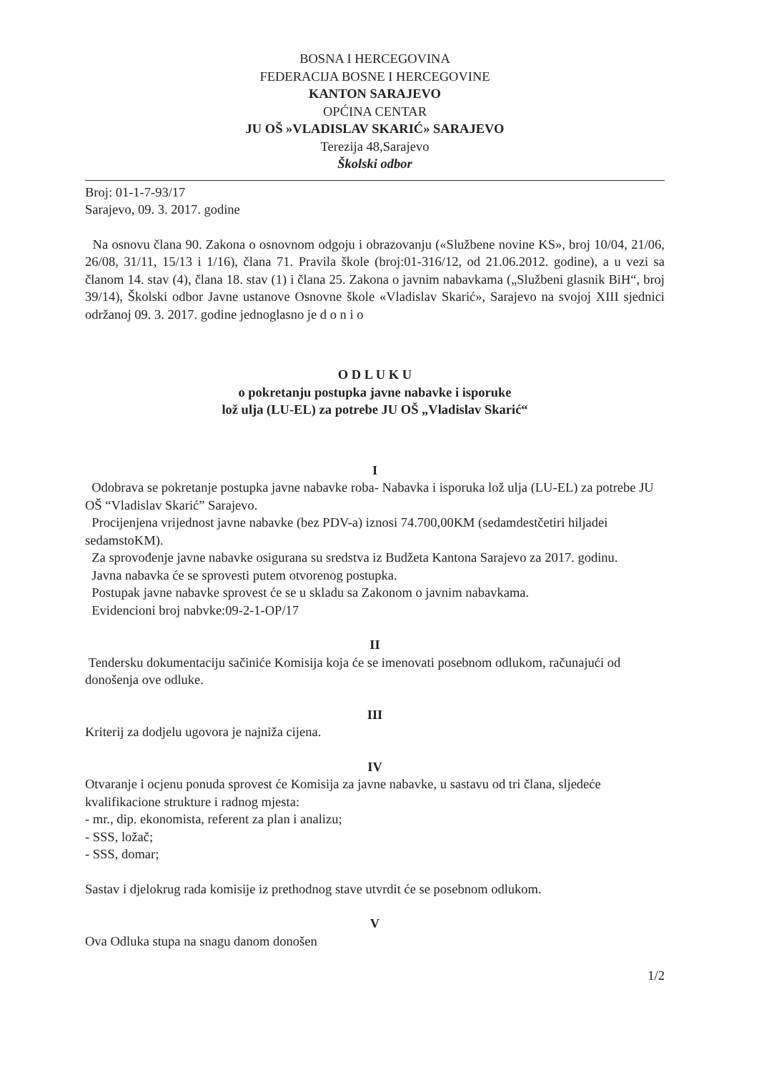BOSNA I HERCEGOVINA
FEDERACIJA BOSNE I HERCEGOVINE
KANTON SARAJEVO
OPĆINA CENTAR
JU OŠ »VLADISLAV SKARIĆ» SARAJEVO
Terezija 48,Sarajevo
Školski odbor
Broj: 01-1-7-93/17
Sarajevo, 09. 3. 2017. godine
Na osnovu člana 90. Zakona o osnovnom odgoju i obrazovanju («Službene novine KS», broj 10/04, 21/06, 26/08, 31/11, 15/13 i 1/16), člana 71. Pravila škole (broj:01-316/12, od 21.06.2012. godine), a u vezi sa članom 14. stav (4), člana 18. stav (1) i člana 25. Zakona o javnim nabavkama („Službeni glasnik BiH“, broj 39/14), Školski odbor Javne ustanove Osnovne škole «Vladislav Skarić», Sarajevo na svojoj XIII sjednici održanoj 09. 3. 2017. godine jednoglasno je d o n i o
O D L U K U
o pokretanju postupka javne nabavke i isporuke
lož ulja (LU-EL) za potrebe JU OŠ „Vladislav Skarić“
I
Odobrava se pokretanje postupka javne nabavke roba- Nabavka i isporuka lož ulja (LU-EL) za potrebe JU OŠ “Vladislav Skarić” Sarajevo.
Procijenjena vrijednost javne nabavke (bez PDV-a) iznosi 74.700,00KM (sedamdestčetiri hiljadei sedamstoKM).
Za sprovođenje javne nabavke osigurana su sredstva iz Budžeta Kantona Sarajevo za 2017. godinu.
Javna nabavka će se sprovesti putem otvorenog postupka.
Postupak javne nabavke sprovest će se u skladu sa Zakonom o javnim nabavkama.
Evidencioni broj nabvke:09-2-1-OP/17
II
Tendersku dokumentaciju sačiniće Komisija koja će se imenovati posebnom odlukom, računajući od donošenja ove odluke.
III
Kriterij za dodjelu ugovora je najniža cijena.
IV
Otvaranje i ocjenu ponuda sprovest će Komisija za javne nabavke, u sastavu od tri člana, sljedeće kvalifikacione strukture i radnog mjesta:
- mr., dip. ekonomista, referent za plan i analizu;
- SSS, ložač;
- SSS, domar;
Sastav i djelokrug rada komisije iz prethodnog stave utvrdit će se posebnom odlukom.
V
Ova Odluka stupa na snagu danom donošen
1/2